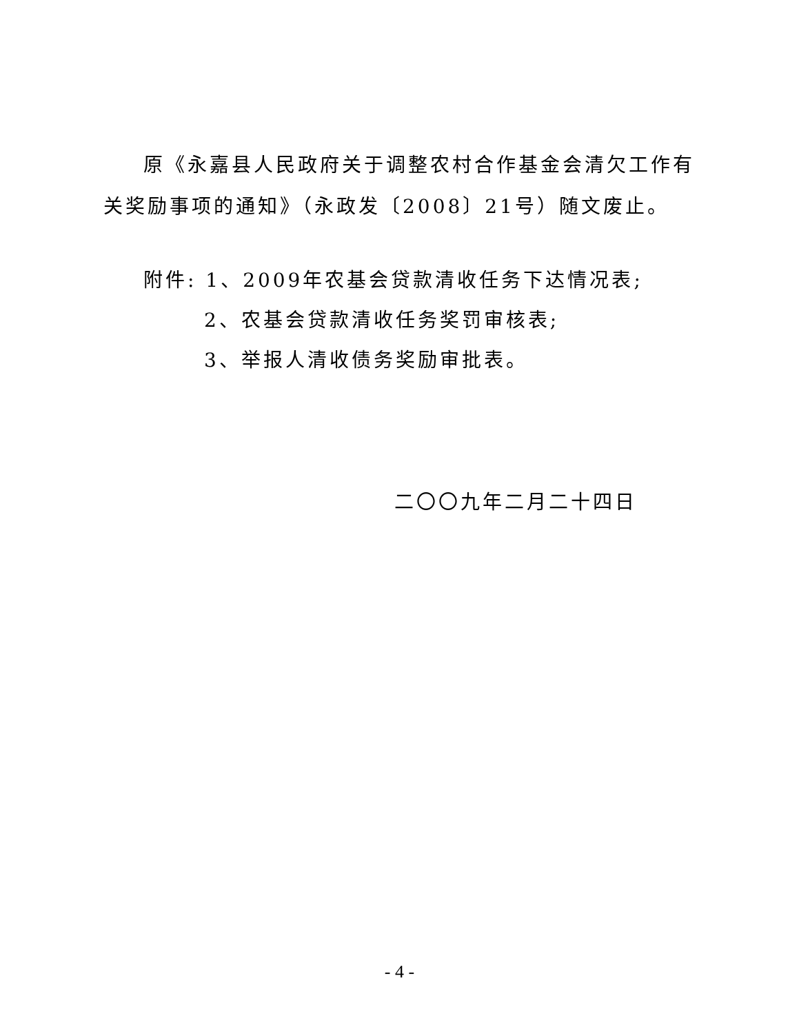原《永嘉县人民政府关于调整农村合作基金会清欠工作有关奖励事项的通知》（永政发〔2008〕21号）随文废止。
附件: 1、2009年农基会贷款清收任务下达情况表;
2、农基会贷款清收任务奖罚审核表;
3、举报人清收债务奖励审批表。
二〇〇九年二月二十四日
- 4 -